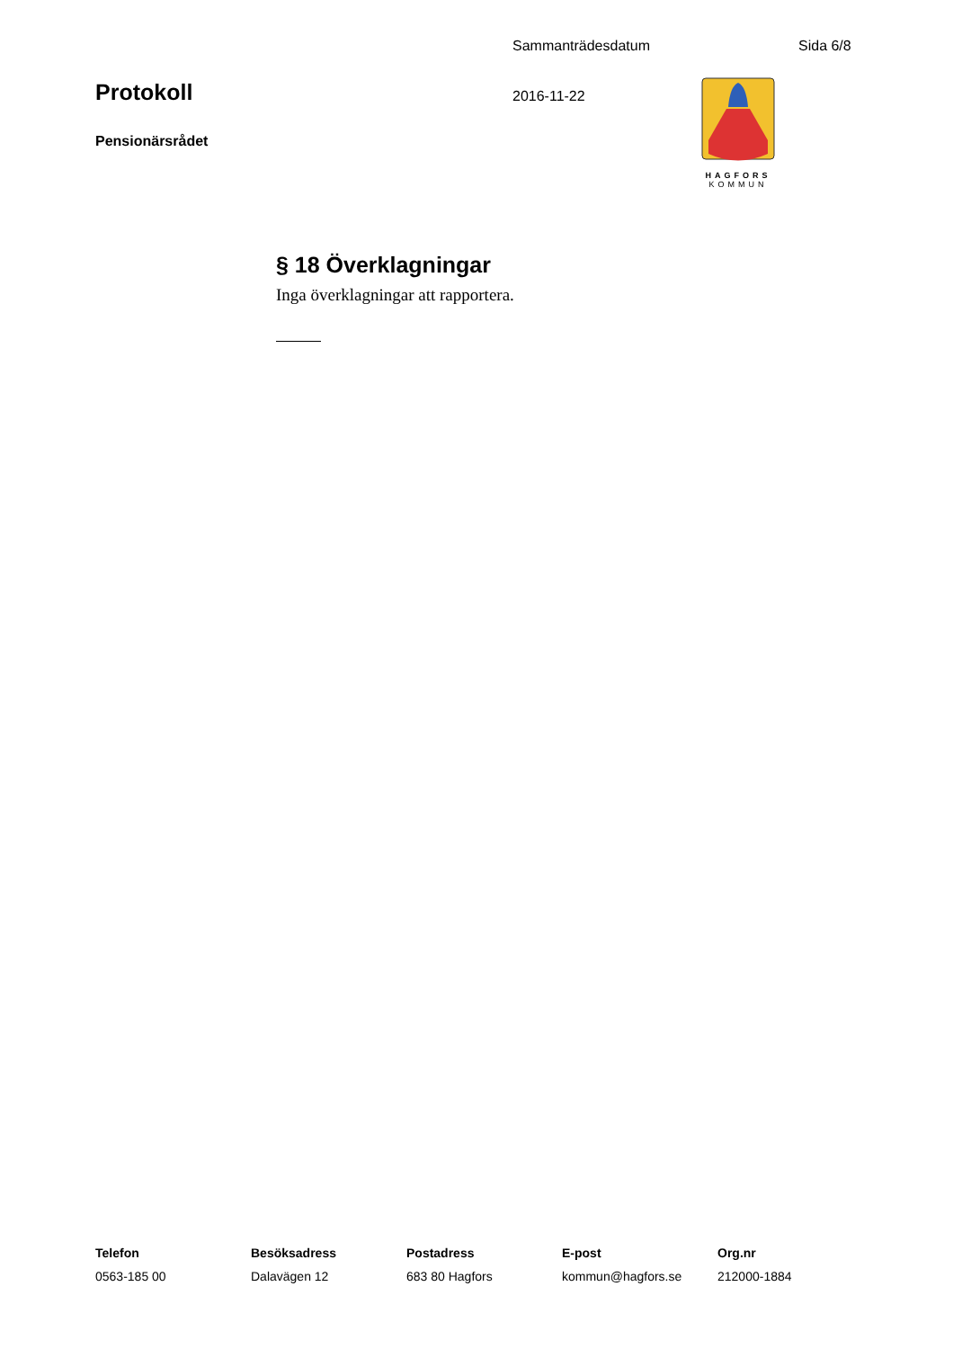Sammanträdesdatum Sida 6/8
Protokoll
2016-11-22
HAGFORS
KOMMUN
Pensionärsrådet
§ 18 Överklagningar
Inga överklagningar att rapportera.
Telefon
0563-185 00
Besöksadress
Dalavägen 12
Postadress
683 80 Hagfors
E-post
kommun@hagfors.se
Org.nr
212000-1884